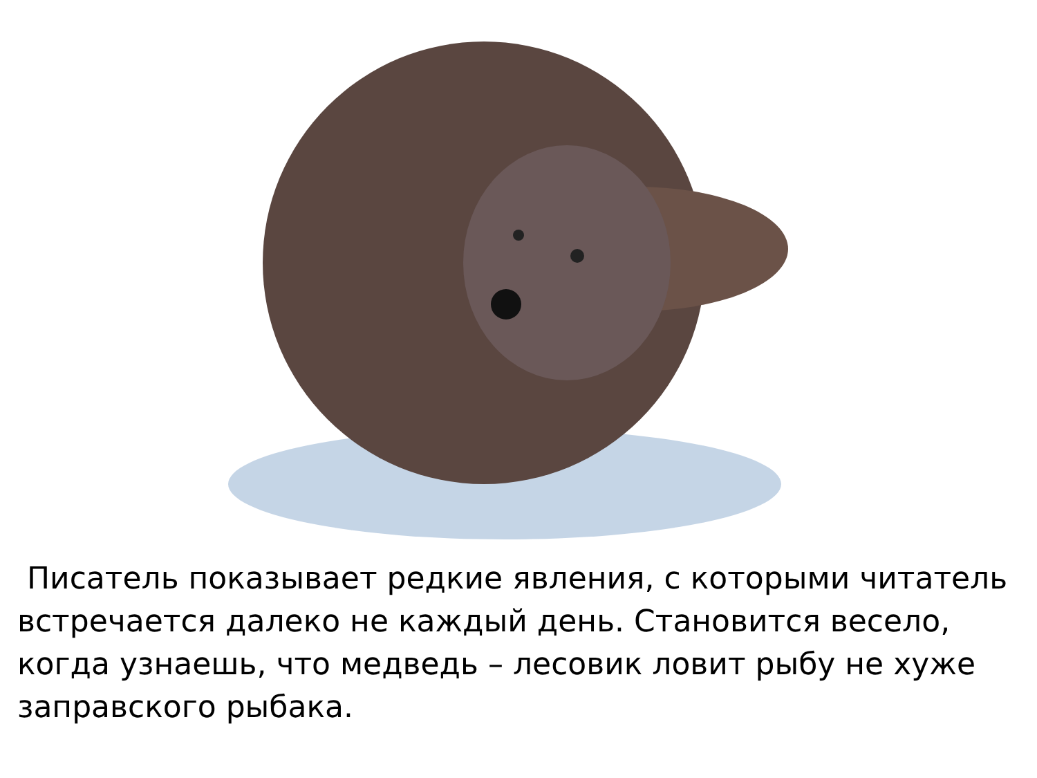Писатель показывает редкие явления, с которыми читатель встречается далеко не каждый день. Становится весело, когда узнаешь, что медведь – лесовик ловит рыбу не хуже заправского рыбака.